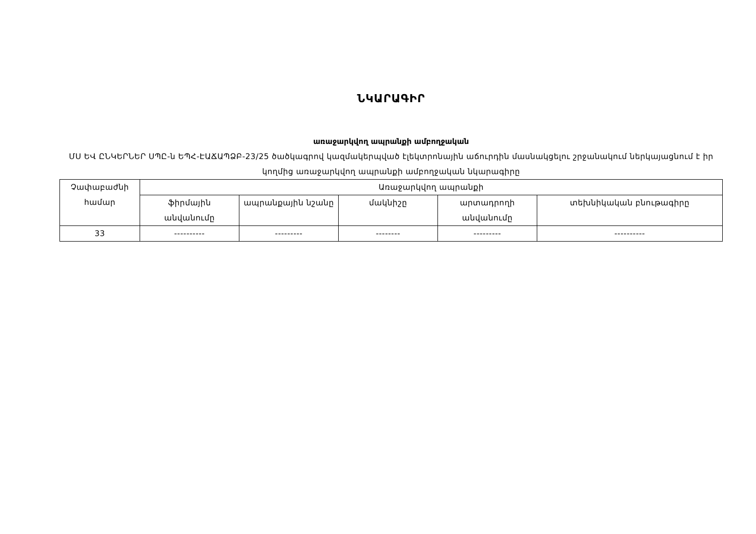ՆԿԱՐԱԳԻՐ
առաջարկվող ապրանքի ամբողջական
ՄՍ ԵՎ ԸՆԿԵՐՆԵՐ ՍՊԸ-ն ԵՊՀ-ԷԱՃԱՊՁԲ-23/25 ծածկագրով կազմակերպված էլեկտրոնային աճուրդին մասնակցելու շրջանակում ներկայացնում է իր կողմից առաջարկվող ապրանքի ամբողջական նկարագիրը
| Չափաբաժնի համար | Առաջարկվող ապրանքի | | | | |
| --- | --- | --- | --- | --- | --- |
| | ֆիրմային անվանումը | ապրանքային նշանը | մակնիշը | արտադրողի անվանումը | տեխնիկական բնութագիրը |
| 33 | ---------- | --------- | -------- | --------- | ---------- |